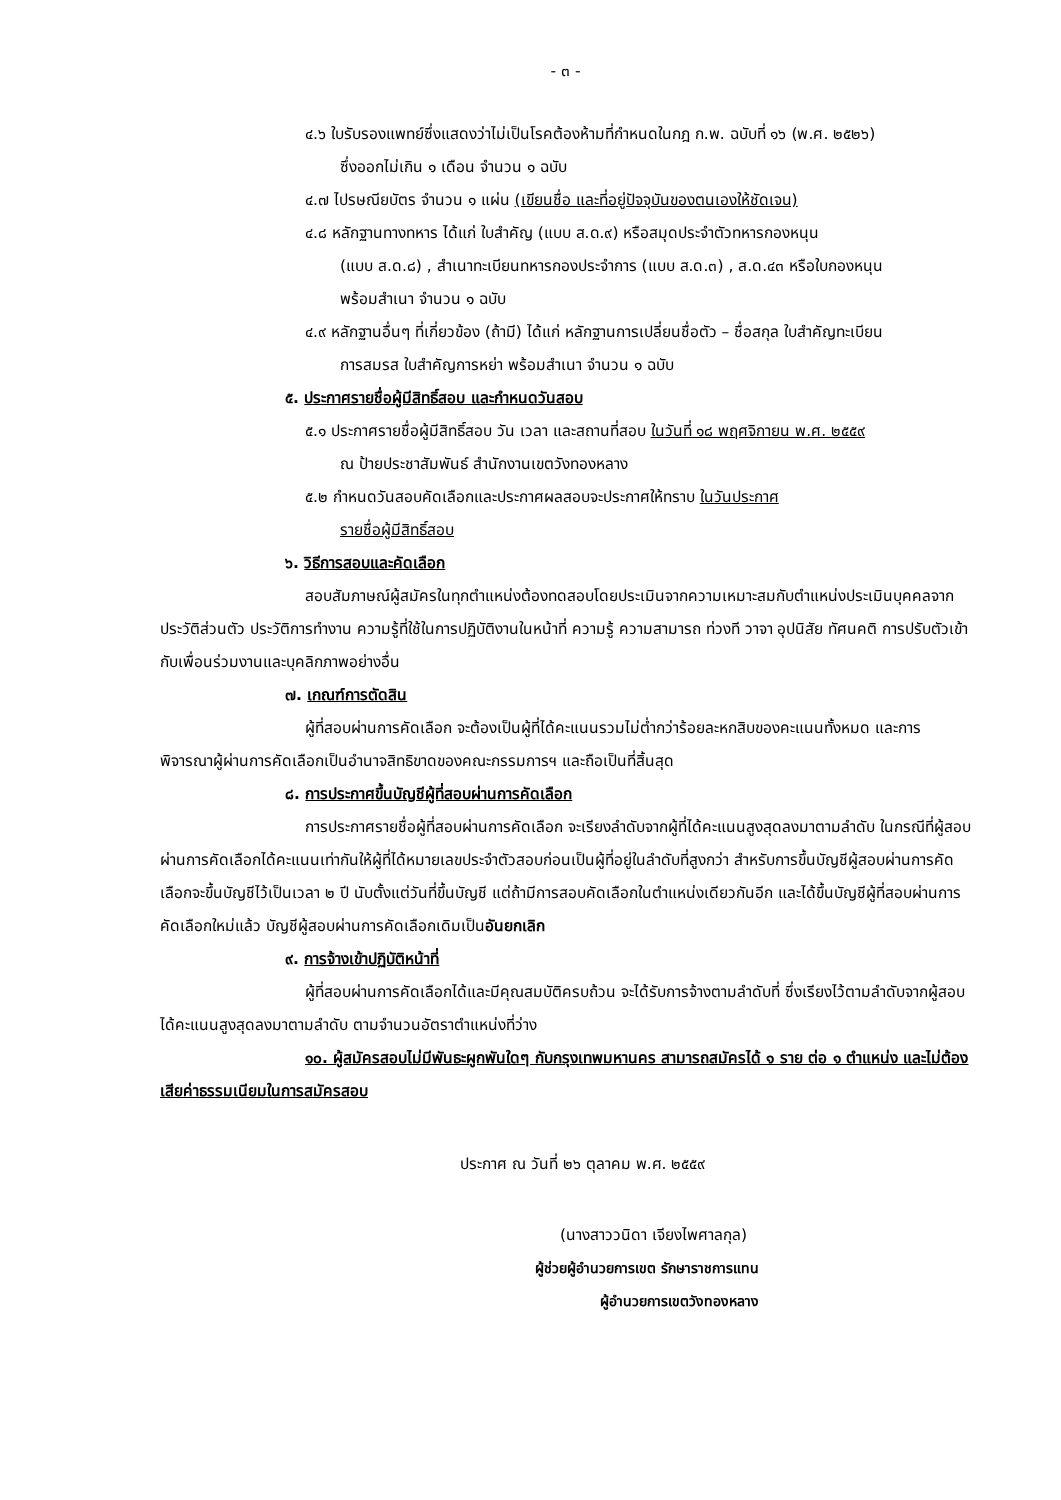- ๓ -
๔.๖ ใบรับรองแพทย์ซึ่งแสดงว่าไม่เป็นโรคต้องห้ามที่กำหนดในกฎ ก.พ. ฉบับที่ ๑๖ (พ.ศ. ๒๕๒๖)
ซึ่งออกไม่เกิน ๑ เดือน จำนวน ๑ ฉบับ
๔.๗ ไปรษณียบัตร จำนวน ๑ แผ่น (เขียนชื่อ และที่อยู่ปัจจุบันของตนเองให้ชัดเจน)
๔.๘ หลักฐานทางทหาร ได้แก่ ใบสำคัญ (แบบ ส.ด.๙) หรือสมุดประจำตัวทหารกองหนุน
(แบบ ส.ด.๘) , สำเนาทะเบียนทหารกองประจำการ (แบบ ส.ด.๓) , ส.ด.๔๓ หรือใบกองหนุน
พร้อมสำเนา จำนวน ๑ ฉบับ
๔.๙ หลักฐานอื่นๆ ที่เกี่ยวข้อง (ถ้ามี) ได้แก่ หลักฐานการเปลี่ยนชื่อตัว – ชื่อสกุล ใบสำคัญทะเบียน
การสมรส ใบสำคัญการหย่า พร้อมสำเนา จำนวน ๑ ฉบับ
๕. ประกาศรายชื่อผู้มีสิทธิ์สอบ และกำหนดวันสอบ
๕.๑ ประกาศรายชื่อผู้มีสิทธิ์สอบ วัน เวลา และสถานที่สอบ ในวันที่ ๑๘ พฤศจิกายน พ.ศ. ๒๕๕๙
ณ ป้ายประชาสัมพันธ์ สำนักงานเขตวังทองหลาง
๕.๒ กำหนดวันสอบคัดเลือกและประกาศผลสอบจะประกาศให้ทราบ ในวันประกาศ
รายชื่อผู้มีสิทธิ์สอบ
๖. วิธีการสอบและคัดเลือก
สอบสัมภาษณ์ผู้สมัครในทุกตำแหน่งต้องทดสอบโดยประเมินจากความเหมาะสมกับตำแหน่งประเมินบุคคลจากประวัติส่วนตัว ประวัติการทำงาน ความรู้ที่ใช้ในการปฏิบัติงานในหน้าที่ ความรู้ ความสามารถ ท่วงที วาจา อุปนิสัย ทัศนคติ การปรับตัวเข้ากับเพื่อนร่วมงานและบุคลิกภาพอย่างอื่น
๗. เกณฑ์การตัดสิน
ผู้ที่สอบผ่านการคัดเลือก จะต้องเป็นผู้ที่ได้คะแนนรวมไม่ต่ำกว่าร้อยละหกสิบของคะแนนทั้งหมด และการพิจารณาผู้ผ่านการคัดเลือกเป็นอำนาจสิทธิขาดของคณะกรรมการฯ และถือเป็นที่สิ้นสุด
๘. การประกาศขึ้นบัญชีผู้ที่สอบผ่านการคัดเลือก
การประกาศรายชื่อผู้ที่สอบผ่านการคัดเลือก จะเรียงลำดับจากผู้ที่ได้คะแนนสูงสุดลงมาตามลำดับ ในกรณีที่ผู้สอบผ่านการคัดเลือกได้คะแนนเท่ากันให้ผู้ที่ได้หมายเลขประจำตัวสอบก่อนเป็นผู้ที่อยู่ในลำดับที่สูงกว่า สำหรับการขึ้นบัญชีผู้สอบผ่านการคัดเลือกจะขึ้นบัญชีไว้เป็นเวลา ๒ ปี นับตั้งแต่วันที่ขึ้นบัญชี แต่ถ้ามีการสอบคัดเลือกในตำแหน่งเดียวกันอีก และได้ขึ้นบัญชีผู้ที่สอบผ่านการคัดเลือกใหม่แล้ว บัญชีผู้สอบผ่านการคัดเลือกเดิมเป็นอันยกเลิก
๙. การจ้างเข้าปฏิบัติหน้าที่
ผู้ที่สอบผ่านการคัดเลือกได้และมีคุณสมบัติครบถ้วน จะได้รับการจ้างตามลำดับที่ ซึ่งเรียงไว้ตามลำดับจากผู้สอบได้คะแนนสูงสุดลงมาตามลำดับ ตามจำนวนอัตราตำแหน่งที่ว่าง
๑๐. ผู้สมัครสอบไม่มีพันธะผูกพันใดๆ กับกรุงเทพมหานคร สามารถสมัครได้ ๑ ราย ต่อ ๑ ตำแหน่ง และไม่ต้องเสียค่าธรรมเนียมในการสมัครสอบ
ประกาศ ณ วันที่ ๒๖ ตุลาคม พ.ศ. ๒๕๕๙
(นางสาววนิดา เจียงไพศาลกุล)
ผู้ช่วยผู้อำนวยการเขต รักษาราชการแทน
ผู้อำนวยการเขตวังทองหลาง